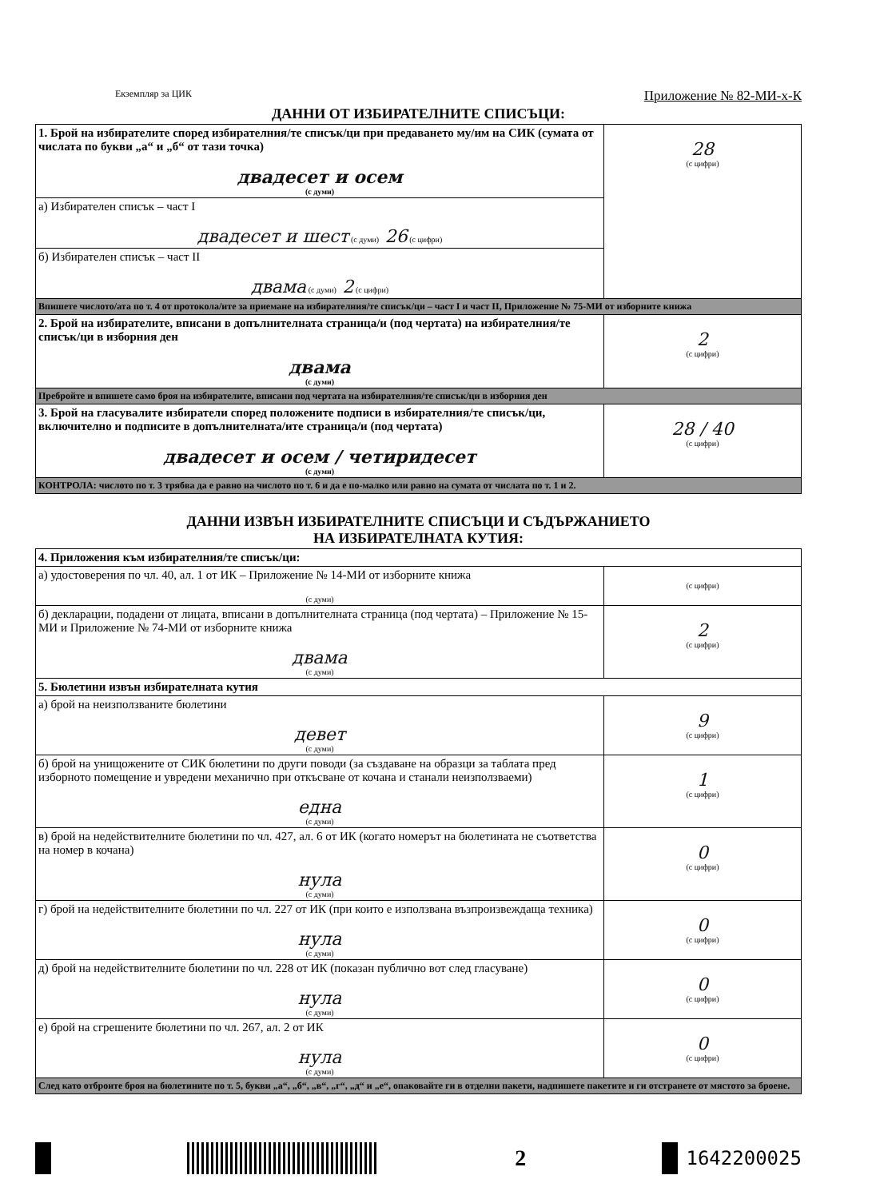Екземпляр за ЦИК Приложение № 82-МИ-х-К
ДАННИ ОТ ИЗБИРАТЕЛНИТЕ СПИСЪЦИ:
| 1. Брой на избирателите според избирателния/те списък/ци при предаването му/им на СИК (сумата от числата по букви „а“ и „б“ от тази точка) двадесет и осем (с думи) | 28 (с цифри) |
| а) Избирателен списък – част I двадесет и шест (с думи) 26 (с цифри) | |
| б) Избирателен списък – част II двама (с думи) 2 (с цифри) | |
| Впишете числото/ата по т. 4 от протокола/ите за приемане на избирателния/те списък/ци – част I и част II, Приложение № 75-МИ от изборните книжа | |
| 2. Брой на избирателите, вписани в допълнителната страница/и (под чертата) на избирателния/те списък/ци в изборния ден двама (с думи) | 2 (с цифри) |
| Пребройте и впишете само броя на избирателите, вписани под чертата на избирателния/те списък/ци в изборния ден | |
| 3. Брой на гласувалите избиратели според положените подписи в избирателния/те списък/ци, включително и подписите в допълнителната/ите страница/и (под чертата) двадесет и осем / четиридесет (с думи) | 28 / 40 (с цифри) |
| КОНТРОЛА: числото по т. 3 трябва да е равно на числото по т. 6 и да е по-малко или равно на сумата от числата по т. 1 и 2. | |
ДАННИ ИЗВЪН ИЗБИРАТЕЛНИТЕ СПИСЪЦИ И СЪДЪРЖАНИЕТО
НА ИЗБИРАТЕЛНАТА КУТИЯ:
| 4. Приложения към избирателния/те списък/ци: | |
| а) удостоверения по чл. 40, ал. 1 от ИК – Приложение № 14-МИ от изборните книжа (с думи) | (с цифри) |
| б) декларации, подадени от лицата, вписани в допълнителната страница (под чертата) – Приложение № 15-МИ и Приложение № 74-МИ от изборните книжа двама (с думи) | 2 (с цифри) |
| 5. Бюлетини извън избирателната кутия | |
| а) брой на неизползваните бюлетини девет (с думи) | 9 (с цифри) |
| б) брой на унищожените от СИК бюлетини по други поводи (за създаване на образци за таблата пред изборното помещение и увредени механично при откъсване от кочана и станали неизползваеми) една (с думи) | 1 (с цифри) |
| в) брой на недействителните бюлетини по чл. 427, ал. 6 от ИК (когато номерът на бюлетината не съответства на номер в кочана) нула (с думи) | 0 (с цифри) |
| г) брой на недействителните бюлетини по чл. 227 от ИК (при които е използвана възпроизвеждаща техника) нула (с думи) | 0 (с цифри) |
| д) брой на недействителните бюлетини по чл. 228 от ИК (показан публично вот след гласуване) нула (с думи) | 0 (с цифри) |
| е) брой на сгрешените бюлетини по чл. 267, ал. 2 от ИК нула (с думи) | 0 (с цифри) |
| След като отброите броя на бюлетините по т. 5, букви „а“, „б“, „в“, „г“, „д“ и „е“, опаковайте ги в отделни пакети, надпишете пакетите и ги отстранете от мястото за броене. | |
2
1642200025